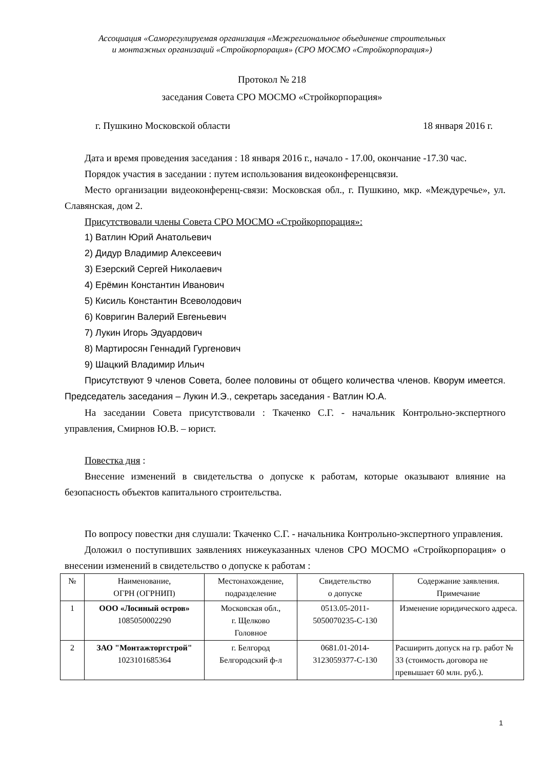Ассоциация «Саморегулируемая организация «Межрегиональное объединение строительных
и монтажных организаций «Стройкорпорация» (СРО МОСМО «Стройкорпорация»)
Протокол № 218
заседания Совета СРО МОСМО «Стройкорпорация»
г. Пушкино Московской области 18 января 2016 г.
Дата и время проведения заседания : 18 января 2016 г., начало - 17.00, окончание -17.30 час.
Порядок участия в заседании : путем использования видеоконференцсвязи.
Место организации видеоконференц-связи: Московская обл., г. Пушкино, мкр. «Междуречье», ул. Славянская, дом 2.
Присутствовали члены Совета СРО МОСМО «Стройкорпорация»:
1) Ватлин Юрий Анатольевич
2) Дидур Владимир Алексеевич
3) Езерский Сергей Николаевич
4) Ерёмин Константин Иванович
5) Кисиль Константин Всеволодович
6) Ковригин Валерий Евгеньевич
7) Лукин Игорь Эдуардович
8) Мартиросян Геннадий Гургенович
9) Шацкий Владимир Ильич
Присутствуют 9 членов Совета, более половины от общего количества членов. Кворум имеется. Председатель заседания – Лукин И.Э., секретарь заседания - Ватлин Ю.А.
На заседании Совета присутствовали : Ткаченко С.Г. - начальник Контрольно-экспертного управления, Смирнов Ю.В. – юрист.
Повестка дня :
Внесение изменений в свидетельства о допуске к работам, которые оказывают влияние на безопасность объектов капитального строительства.
По вопросу повестки дня слушали: Ткаченко С.Г. - начальника Контрольно-экспертного управления.
Доложил о поступивших заявлениях нижеуказанных членов СРО МОСМО «Стройкорпорация» о внесении изменений в свидетельство о допуске к работам :
| № | Наименование, ОГРН (ОГРНИП) | Местонахождение, подразделение | Свидетельство о допуске | Содержание заявления. Примечание |
| --- | --- | --- | --- | --- |
| 1 | ООО «Лосиный остров» 1085050002290 | Московская обл., г. Щелково Головное | 0513.05-2011- 5050070235-С-130 | Изменение юридического адреса. |
| 2 | ЗАО "Монтажторгстрой" 1023101685364 | г. Белгород Белгородский ф-л | 0681.01-2014- 3123059377-С-130 | Расширить допуск на гр. работ № 33 (стоимость договора не превышает 60 млн. руб.). |
1